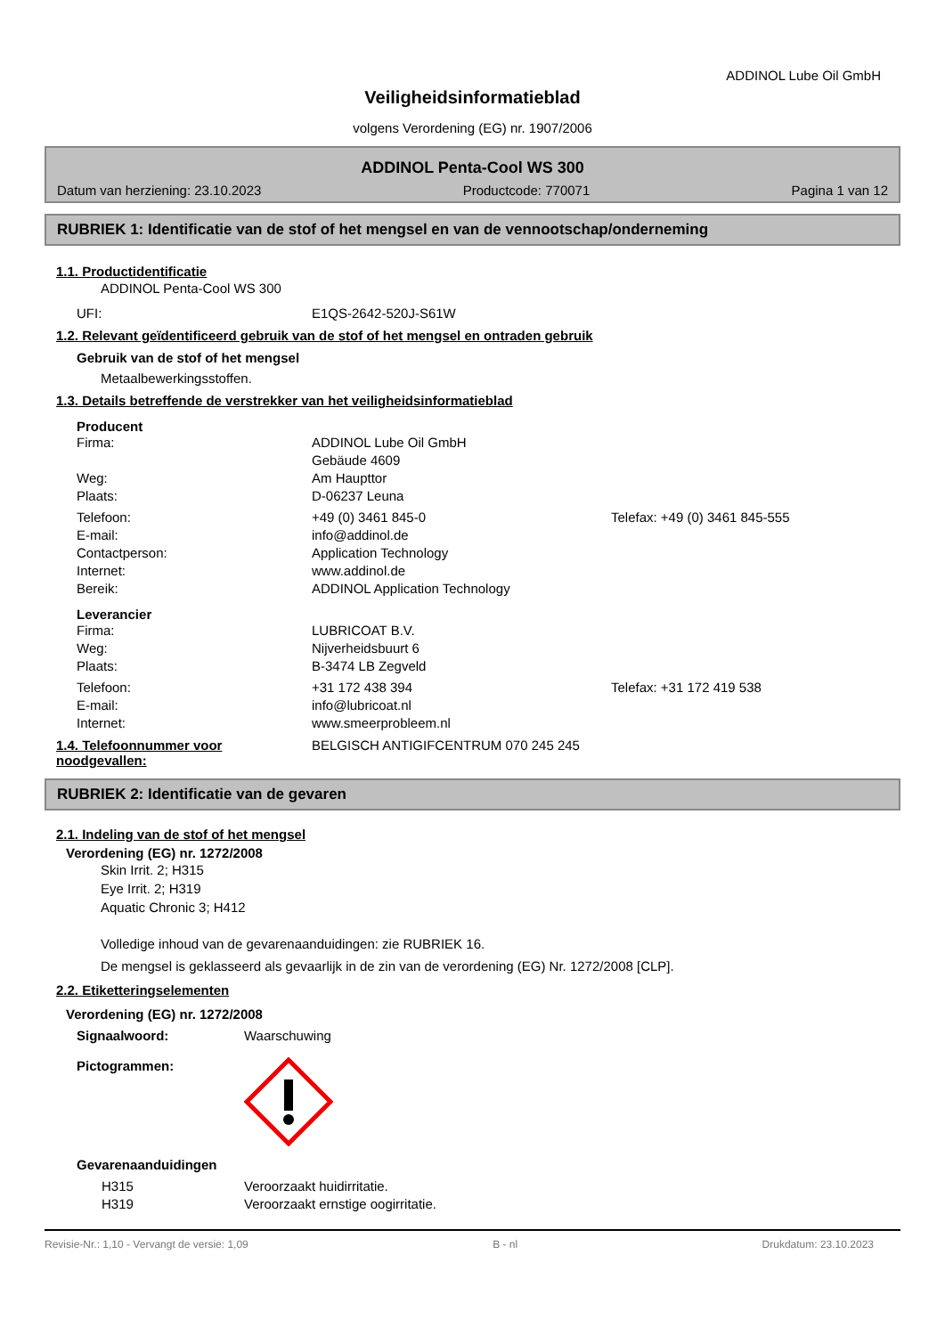ADDINOL Lube Oil GmbH
Veiligheidsinformatieblad
volgens Verordening (EG) nr. 1907/2006
ADDINOL Penta-Cool WS 300
Datum van herziening: 23.10.2023 Productcode: 770071 Pagina 1 van 12
RUBRIEK 1: Identificatie van de stof of het mengsel en van de vennootschap/onderneming
1.1. Productidentificatie
ADDINOL Penta-Cool WS 300
UFI: E1QS-2642-520J-S61W
1.2. Relevant geïdentificeerd gebruik van de stof of het mengsel en ontraden gebruik
Gebruik van de stof of het mengsel
Metaalbewerkingsstoffen.
1.3. Details betreffende de verstrekker van het veiligheidsinformatieblad
Producent
Firma: ADDINOL Lube Oil GmbH
Gebäude 4609
Weg: Am Haupttor
Plaats: D-06237 Leuna
Telefoon: +49 (0) 3461 845-0 Telefax: +49 (0) 3461 845-555
E-mail: info@addinol.de
Contactperson: Application Technology
Internet: www.addinol.de
Bereik: ADDINOL Application Technology
Leverancier
Firma: LUBRICOAT B.V.
Weg: Nijverheidsbuurt 6
Plaats: B-3474 LB Zegveld
Telefoon: +31 172 438 394 Telefax: +31 172 419 538
E-mail: info@lubricoat.nl
Internet: www.smeerprobleem.nl
1.4. Telefoonnummer voor noodgevallen: BELGISCH ANTIGIFCENTRUM 070 245 245
RUBRIEK 2: Identificatie van de gevaren
2.1. Indeling van de stof of het mengsel
Verordening (EG) nr. 1272/2008
Skin Irrit. 2; H315
Eye Irrit. 2; H319
Aquatic Chronic 3; H412
Volledige inhoud van de gevarenaanduidingen: zie RUBRIEK 16.
De mengsel is geklasseerd als gevaarlijk in de zin van de verordening (EG) Nr. 1272/2008 [CLP].
2.2. Etiketteringselementen
Verordening (EG) nr. 1272/2008
Signaalwoord: Waarschuwing
Pictogrammen:
Gevarenaanduidingen
H315 Veroorzaakt huidirritatie.
H319 Veroorzaakt ernstige oogirritatie.
Revisie-Nr.: 1,10 - Vervangt de versie: 1,09 B - nl Drukdatum: 23.10.2023